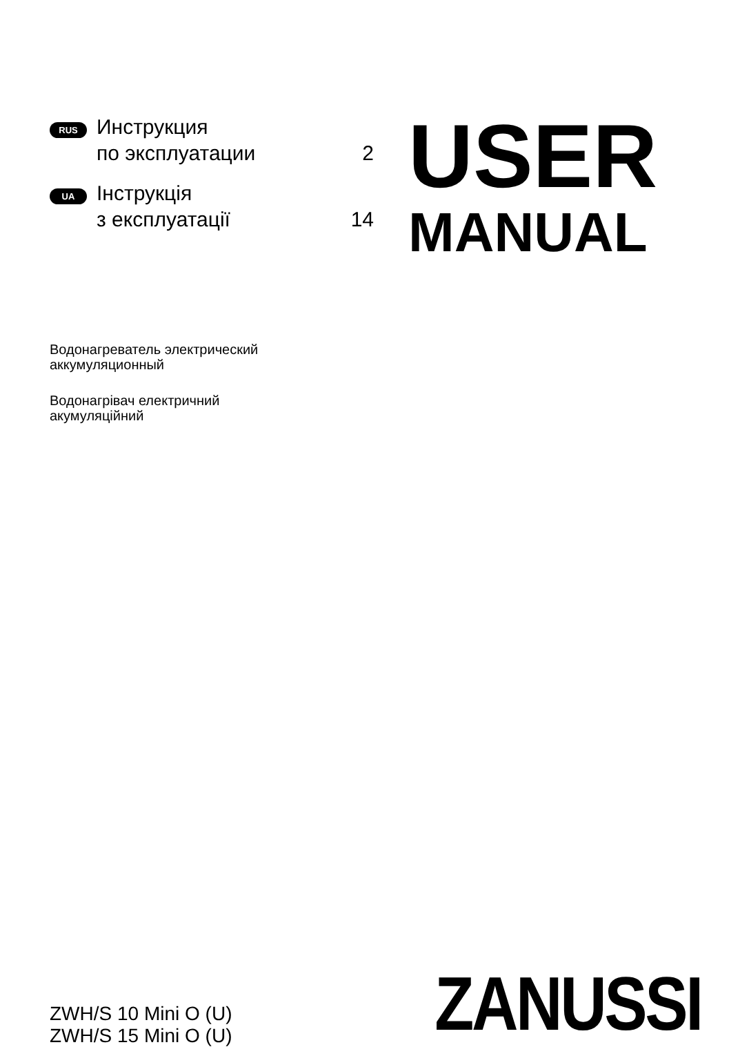RUS
Инструкция
по эксплуатации
2
UA
Інструкція
з експлуатації
14
USER
MANUAL
Водонагреватель электрический
аккумуляционный
Водонагрівач електричний
акумуляційний
ZWH/S 10 Mini O (U)
ZWH/S 15 Mini O (U)
ZANUSSI